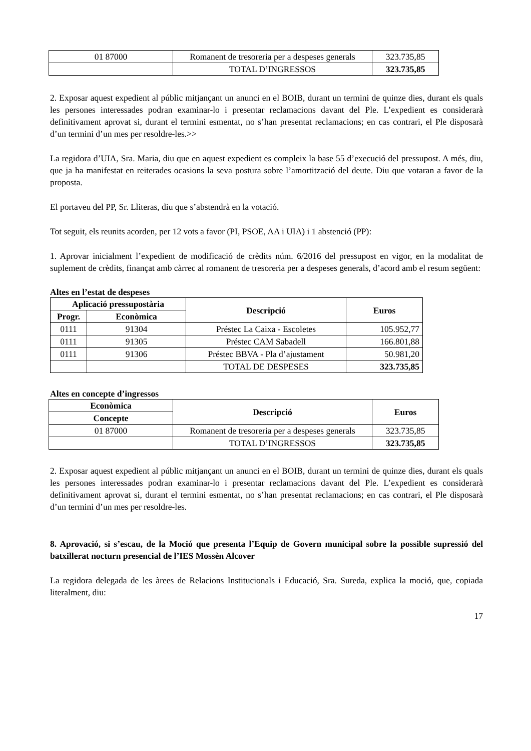| 01 87000 | Romanent de tresoreria per a despeses generals | 323.735,85 |
| | TOTAL D’INGRESSOS | 323.735,85 |
2. Exposar aquest expedient al públic mitjançant un anunci en el BOIB, durant un termini de quinze dies, durant els quals les persones interessades podran examinar-lo i presentar reclamacions davant del Ple. L’expedient es considerarà definitivament aprovat si, durant el termini esmentat, no s’han presentat reclamacions; en cas contrari, el Ple disposarà d’un termini d’un mes per resoldre-les.>>
La regidora d’UIA, Sra. Maria, diu que en aquest expedient es compleix la base 55 d’execució del pressupost. A més, diu, que ja ha manifestat en reiterades ocasions la seva postura sobre l’amortització del deute. Diu que votaran a favor de la proposta.
El portaveu del PP, Sr. Lliteras, diu que s’abstendrà en la votació.
Tot seguit, els reunits acorden, per 12 vots a favor (PI, PSOE, AA i UIA) i 1 abstenció (PP):
1. Aprovar inicialment l’expedient de modificació de crèdits núm. 6/2016 del pressupost en vigor, en la modalitat de suplement de crèdits, finançat amb càrrec al romanent de tresoreria per a despeses generals, d’acord amb el resum següent:
Altes en l’estat de despeses
| Aplicació pressupostària | | Descripció | Euros |
| --- | --- | --- | --- |
| Progr. | Econòmica | | |
| 0111 | 91304 | Préstec La Caixa - Escoletes | 105.952,77 |
| 0111 | 91305 | Préstec CAM Sabadell | 166.801,88 |
| 0111 | 91306 | Préstec BBVA - Pla d’ajustament | 50.981,20 |
| | | TOTAL DE DESPESES | 323.735,85 |
Altes en concepte d’ingressos
| Econòmica | Descripció | Euros |
| --- | --- | --- |
| Concepte | | |
| 01 87000 | Romanent de tresoreria per a despeses generals | 323.735,85 |
| | TOTAL D’INGRESSOS | 323.735,85 |
2. Exposar aquest expedient al públic mitjançant un anunci en el BOIB, durant un termini de quinze dies, durant els quals les persones interessades podran examinar-lo i presentar reclamacions davant del Ple. L’expedient es considerarà definitivament aprovat si, durant el termini esmentat, no s’han presentat reclamacions; en cas contrari, el Ple disposarà d’un termini d’un mes per resoldre-les.
8. Aprovació, si s’escau, de la Moció que presenta l’Equip de Govern municipal sobre la possible supressió del batxillerat nocturn presencial de l’IES Mossèn Alcover
La regidora delegada de les àrees de Relacions Institucionals i Educació, Sra. Sureda, explica la moció, que, copiada literalment, diu:
17